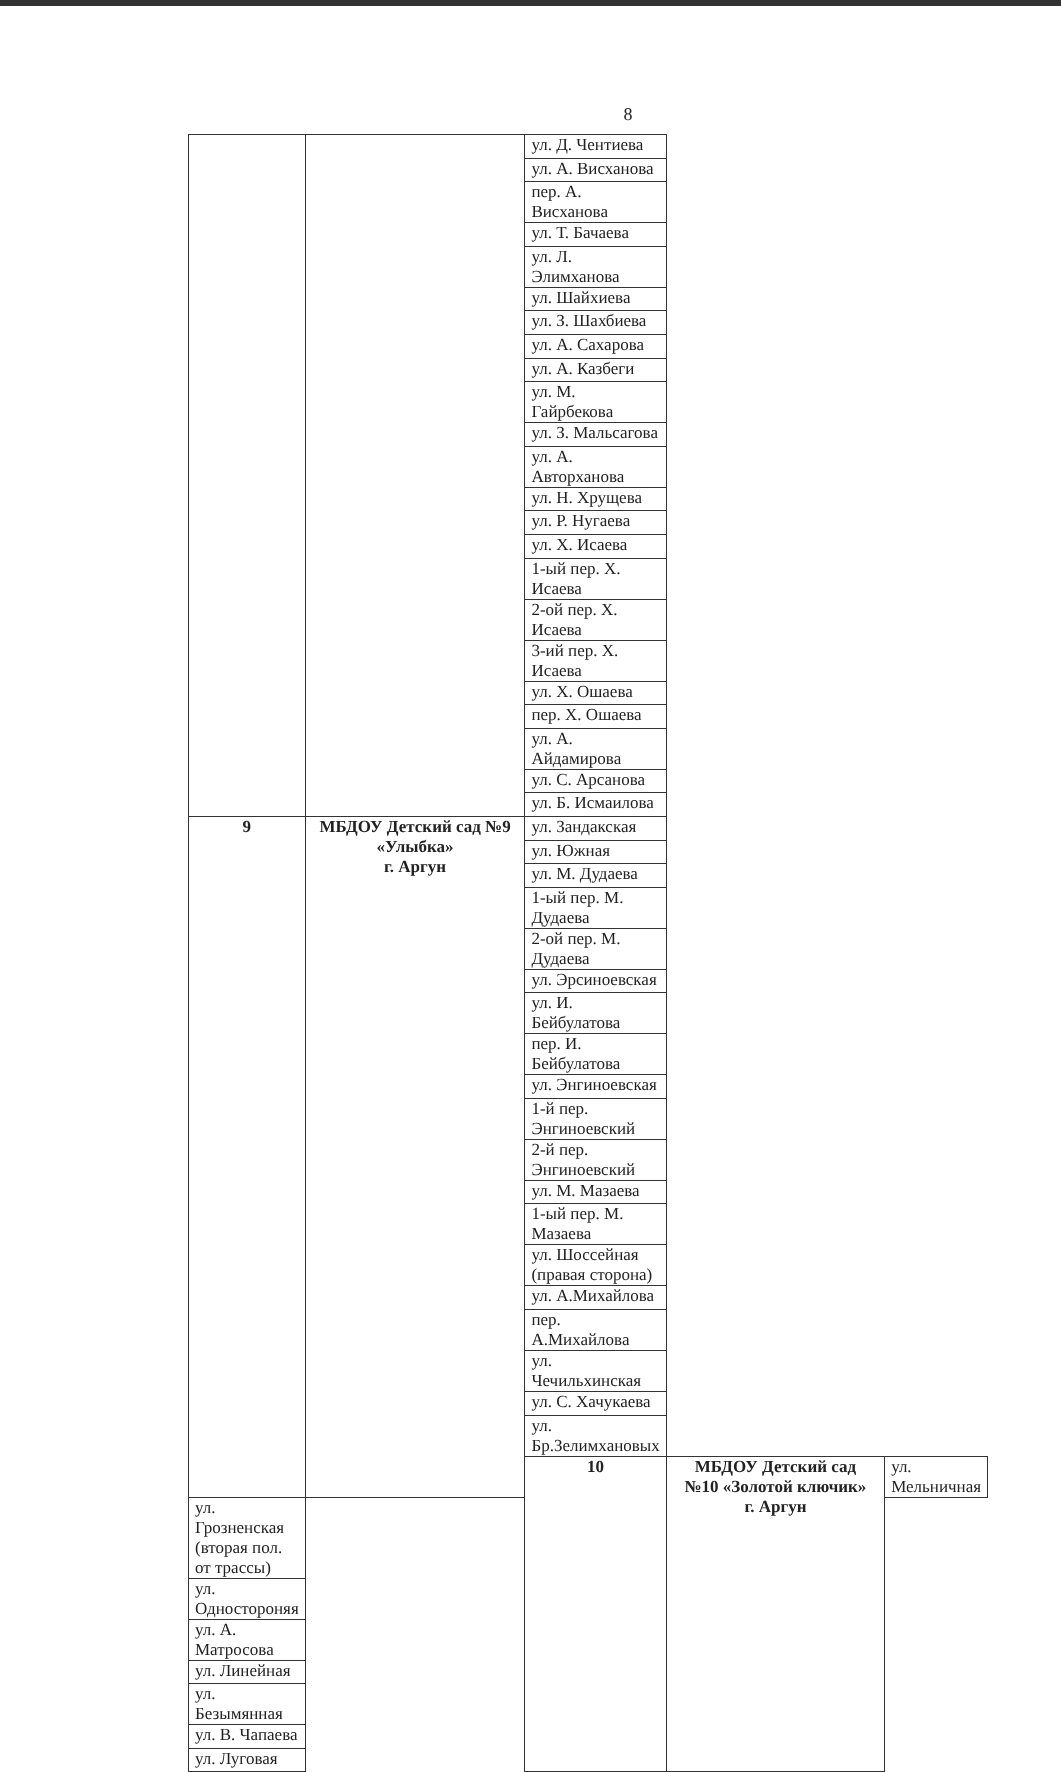8
| | | ул. Д. Чентиева | | |
| | | ул. А. Висханова | | |
| | | пер. А. Висханова | | |
| | | ул. Т. Бачаева | | |
| | | ул. Л. Элимханова | | |
| | | ул. Шайхиева | | |
| | | ул. З. Шахбиева | | |
| | | ул. А. Сахарова | | |
| | | ул. А. Казбеги | | |
| | | ул. М. Гайрбекова | | |
| | | ул. З. Мальсагова | | |
| | | ул. А. Авторханова | | |
| | | ул. Н. Хрущева | | |
| | | ул. Р. Нугаева | | |
| | | ул. Х. Исаева | | |
| | | 1-ый пер. Х. Исаева | | |
| | | 2-ой пер. Х. Исаева | | |
| | | 3-ий пер. Х. Исаева | | |
| | | ул. Х. Ошаева | | |
| | | пер. Х. Ошаева | | |
| | | ул. А. Айдамирова | | |
| | | ул. С. Арсанова | | |
| | | ул. Б. Исмаилова | | |
| 9 | МБДОУ Детский сад №9 «Улыбка» г. Аргун | ул. Зандакская | | |
| | | ул. Южная | | |
| | | ул. М. Дудаева | | |
| | | 1-ый пер. М. Дудаева | | |
| | | 2-ой пер. М. Дудаева | | |
| | | ул. Эрсиноевская | | |
| | | ул. И. Бейбулатова | | |
| | | пер. И. Бейбулатова | | |
| | | ул. Энгиноевская | | |
| | | 1-й пер. Энгиноевский | | |
| | | 2-й пер. Энгиноевский | | |
| | | ул. М. Мазаева | | |
| | | 1-ый пер. М. Мазаева | | |
| | | ул. Шоссейная (правая сторона) | | |
| | | ул. А.Михайлова | | |
| | | пер. А.Михайлова | | |
| | | ул. Чечильхинская | | |
| | | ул. С. Хачукаева | | |
| | | ул. Бр.Зелимхановых | | |
| | | 10 | МБДОУ Детский сад №10 «Золотой ключик» г. Аргун | ул. Мельничная |
| ул. Грозненская (вторая пол. от трассы) | | | | |
| ул. Одностороняя | | | | |
| ул. А. Матросова | | | | |
| ул. Линейная | | | | |
| ул. Безымянная | | | | |
| ул. В. Чапаева | | | | |
| ул. Луговая | | | | |